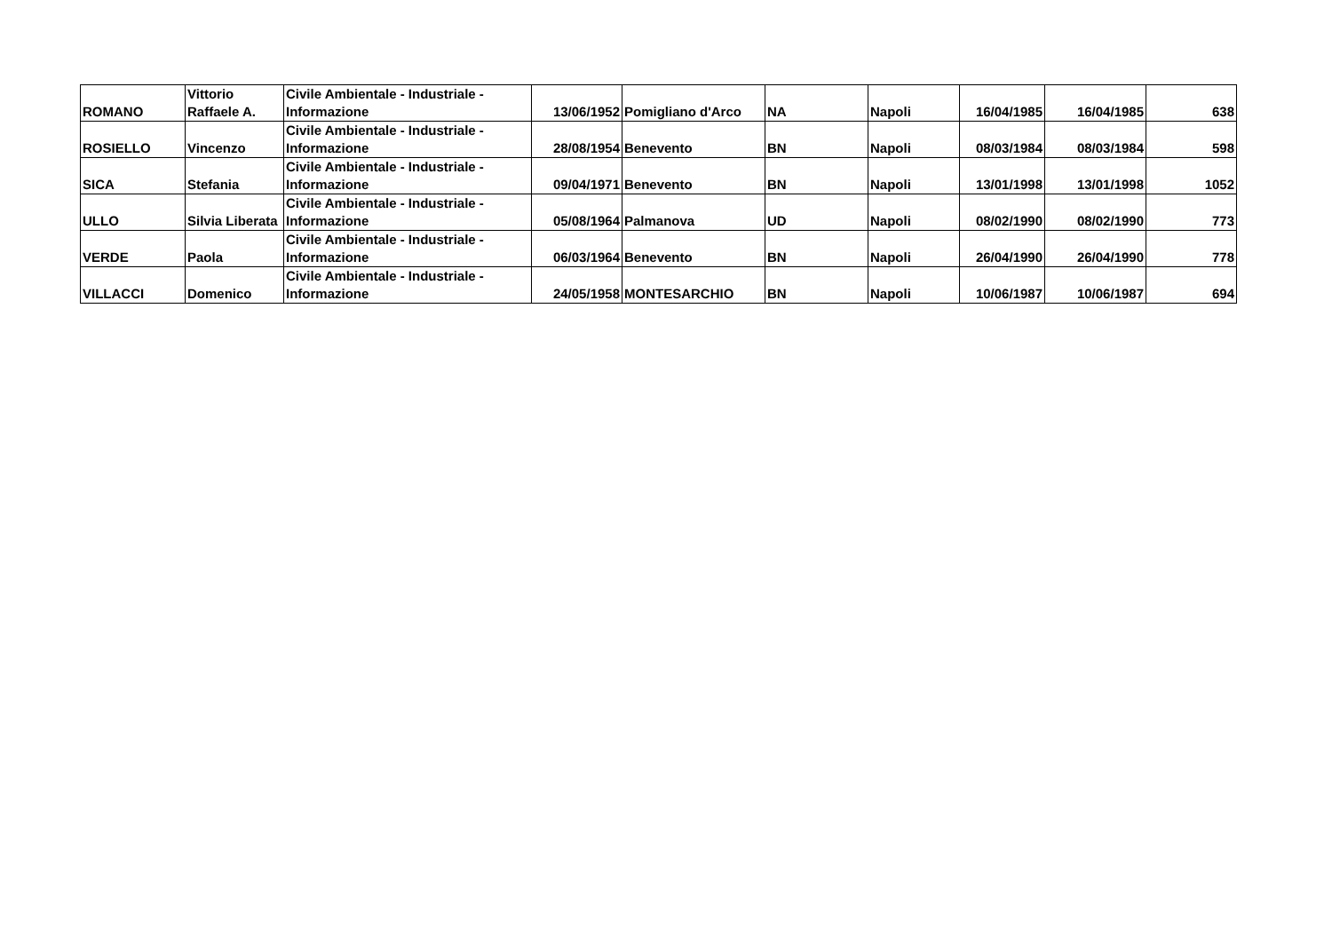| ROMANO | Vittorio Raffaele A. | Civile Ambientale - Industriale - Informazione | 13/06/1952 | Pomigliano d'Arco | NA | Napoli | 16/04/1985 | 16/04/1985 | 638 |
| ROSIELLO | Vincenzo | Civile Ambientale - Industriale - Informazione | 28/08/1954 | Benevento | BN | Napoli | 08/03/1984 | 08/03/1984 | 598 |
| SICA | Stefania | Civile Ambientale - Industriale - Informazione | 09/04/1971 | Benevento | BN | Napoli | 13/01/1998 | 13/01/1998 | 1052 |
| ULLO | Silvia Liberata | Civile Ambientale - Industriale - Informazione | 05/08/1964 | Palmanova | UD | Napoli | 08/02/1990 | 08/02/1990 | 773 |
| VERDE | Paola | Civile Ambientale - Industriale - Informazione | 06/03/1964 | Benevento | BN | Napoli | 26/04/1990 | 26/04/1990 | 778 |
| VILLACCI | Domenico | Civile Ambientale - Industriale - Informazione | 24/05/1958 | MONTESARCHIO | BN | Napoli | 10/06/1987 | 10/06/1987 | 694 |